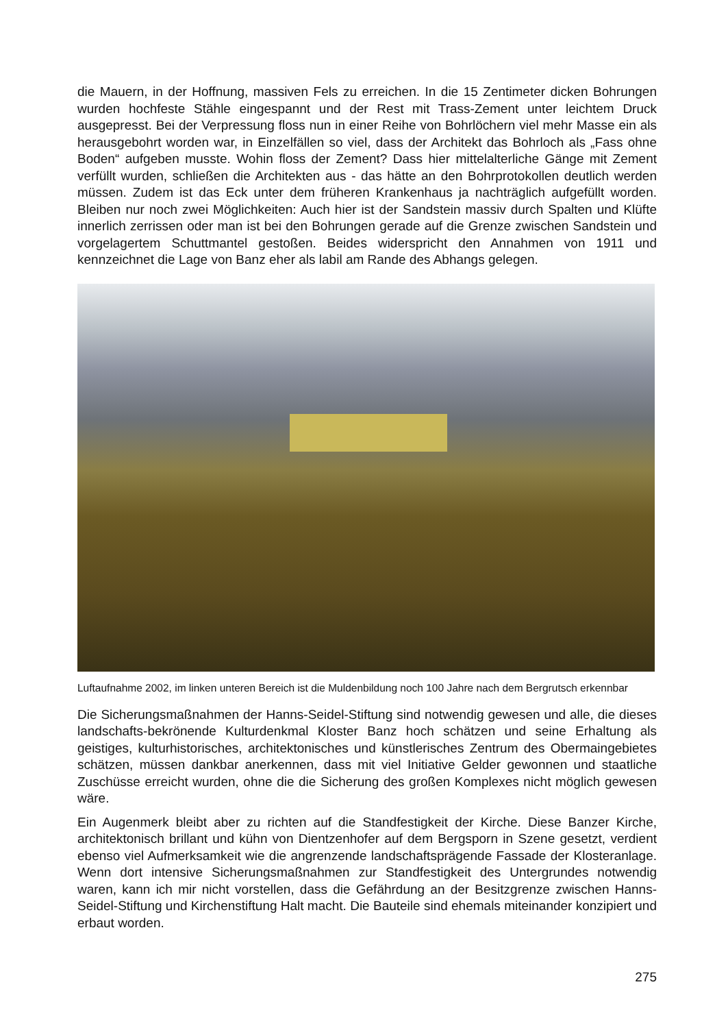die Mauern, in der Hoffnung, massiven Fels zu erreichen. In die 15 Zentimeter dicken Bohrungen wurden hochfeste Stähle eingespannt und der Rest mit Trass-Zement unter leichtem Druck ausgepresst. Bei der Verpressung floss nun in einer Reihe von Bohrlöchern viel mehr Masse ein als herausgebohrt worden war, in Einzelfällen so viel, dass der Architekt das Bohrloch als „Fass ohne Boden“ aufgeben musste. Wohin floss der Zement? Dass hier mittelalterliche Gänge mit Zement verfüllt wurden, schließen die Architekten aus - das hätte an den Bohrprotokollen deutlich werden müssen. Zudem ist das Eck unter dem früheren Krankenhaus ja nachträglich aufgefüllt worden. Bleiben nur noch zwei Möglichkeiten: Auch hier ist der Sandstein massiv durch Spalten und Klüfte innerlich zerrissen oder man ist bei den Bohrungen gerade auf die Grenze zwischen Sandstein und vorgelagertem Schuttmantel gestoßen. Beides widerspricht den Annahmen von 1911 und kennzeichnet die Lage von Banz eher als labil am Rande des Abhangs gelegen.
Luftaufnahme 2002, im linken unteren Bereich ist die Muldenbildung noch 100 Jahre nach dem Bergrutsch erkennbar
Die Sicherungsmaßnahmen der Hanns-Seidel-Stiftung sind notwendig gewesen und alle, die dieses landschafts-bekrönende Kulturdenkmal Kloster Banz hoch schätzen und seine Erhaltung als geistiges, kulturhistorisches, architektonisches und künstlerisches Zentrum des Obermaingebietes schätzen, müssen dankbar anerkennen, dass mit viel Initiative Gelder gewonnen und staatliche Zuschüsse erreicht wurden, ohne die die Sicherung des großen Komplexes nicht möglich gewesen wäre.
Ein Augenmerk bleibt aber zu richten auf die Standfestigkeit der Kirche. Diese Banzer Kirche, architektonisch brillant und kühn von Dientzenhofer auf dem Bergsporn in Szene gesetzt, verdient ebenso viel Aufmerksamkeit wie die angrenzende landschaftsprägende Fassade der Klosteranlage. Wenn dort intensive Sicherungsmaßnahmen zur Standfestigkeit des Untergrundes notwendig waren, kann ich mir nicht vorstellen, dass die Gefährdung an der Besitzgrenze zwischen Hanns-Seidel-Stiftung und Kirchenstiftung Halt macht. Die Bauteile sind ehemals miteinander konzipiert und erbaut worden.
275